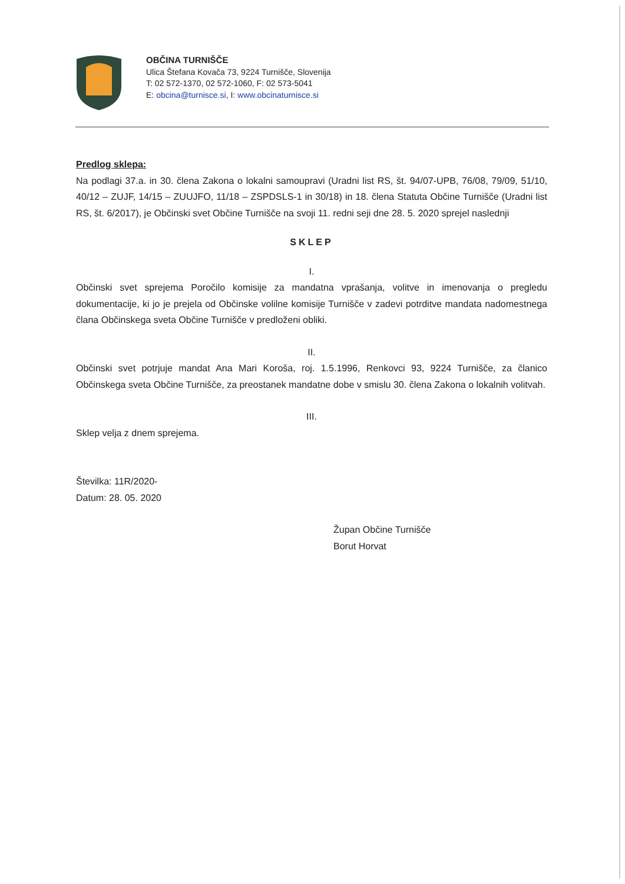OBČINA TURNIŠČE
Ulica Štefana Kovača 73, 9224 Turnišče, Slovenija
T: 02 572-1370, 02 572-1060, F: 02 573-5041
E: obcina@turnisce.si, I: www.obcinaturnisce.si
Predlog sklepa:
Na podlagi 37.a. in 30. člena Zakona o lokalni samoupravi (Uradni list RS, št. 94/07-UPB, 76/08, 79/09, 51/10, 40/12 – ZUJF, 14/15 – ZUUJFO, 11/18 – ZSPDSLS-1 in 30/18) in 18. člena Statuta Občine Turnišče (Uradni list RS, št. 6/2017), je Občinski svet Občine Turnišče na svoji 11. redni seji dne 28. 5. 2020 sprejel naslednji
SKLEP
I.
Občinski svet sprejema Poročilo komisije za mandatna vprašanja, volitve in imenovanja o pregledu dokumentacije, ki jo je prejela od Občinske volilne komisije Turnišče v zadevi potrditve mandata nadomestnega člana Občinskega sveta Občine Turnišče v predloženi obliki.
II.
Občinski svet potrjuje mandat Ana Mari Koroša, roj. 1.5.1996, Renkovci 93, 9224 Turnišče, za članico Občinskega sveta Občine Turnišče, za preostanek mandatne dobe v smislu 30. člena Zakona o lokalnih volitvah.
III.
Sklep velja z dnem sprejema.
Številka: 11R/2020-
Datum: 28. 05. 2020
Župan Občine Turnišče
Borut Horvat